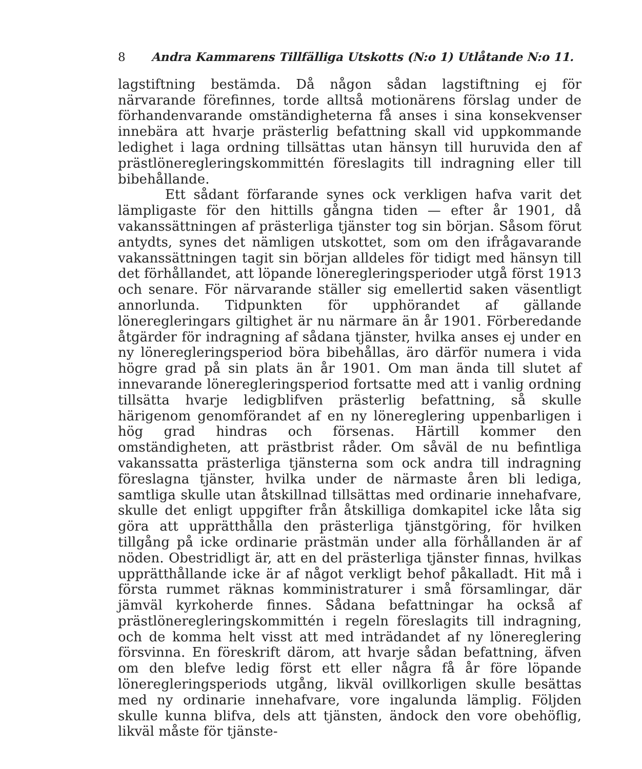8 Andra Kammarens Tillfälliga Utskotts (N:o 1) Utlåtande N:o 11.
lagstiftning bestämda. Då någon sådan lagstiftning ej för närvarande förefinnes, torde alltså motionärens förslag under de förhandenvarande omständigheterna få anses i sina konsekvenser innebära att hvarje prästerlig befattning skall vid uppkommande ledighet i laga ordning tillsättas utan hänsyn till huruvida den af prästlöneregleringskommittén föreslagits till indragning eller till bibehållande.
Ett sådant förfarande synes ock verkligen hafva varit det lämpligaste för den hittills gångna tiden — efter år 1901, då vakanssättningen af prästerliga tjänster tog sin början. Såsom förut antydts, synes det nämligen utskottet, som om den ifrågavarande vakanssättningen tagit sin början alldeles för tidigt med hänsyn till det förhållandet, att löpande löneregleringsperioder utgå först 1913 och senare. För närvarande ställer sig emellertid saken väsentligt annorlunda. Tidpunkten för upphörandet af gällande löneregleringars giltighet är nu närmare än år 1901. Förberedande åtgärder för indragning af sådana tjänster, hvilka anses ej under en ny löneregleringsperiod böra bibehållas, äro därför numera i vida högre grad på sin plats än år 1901. Om man ända till slutet af innevarande löneregleringsperiod fortsatte med att i vanlig ordning tillsätta hvarje ledigblifven prästerlig befattning, så skulle härigenom genomförandet af en ny lönereglering uppenbarligen i hög grad hindras och försenas. Härtill kommer den omständigheten, att prästbrist råder. Om såväl de nu befintliga vakanssatta prästerliga tjänsterna som ock andra till indragning föreslagna tjänster, hvilka under de närmaste åren bli lediga, samtliga skulle utan åtskillnad tillsättas med ordinarie innehafvare, skulle det enligt uppgifter från åtskilliga domkapitel icke låta sig göra att upprätthålla den prästerliga tjänstgöring, för hvilken tillgång på icke ordinarie prästmän under alla förhållanden är af nöden. Obestridligt är, att en del prästerliga tjänster finnas, hvilkas upprätthållande icke är af något verkligt behof påkalladt. Hit må i första rummet räknas komministraturer i små församlingar, där jämväl kyrkoherde finnes. Sådana befattningar ha också af prästlöneregleringskommittén i regeln föreslagits till indragning, och de komma helt visst att med inträdandet af ny lönereglering försvinna. En föreskrift därom, att hvarje sådan befattning, äfven om den blefve ledig först ett eller några få år före löpande löneregleringsperiods utgång, likväl ovillkorligen skulle besättas med ny ordinarie innehafvare, vore ingalunda lämplig. Följden skulle kunna blifva, dels att tjänsten, ändock den vore obehöflig, likväl måste för tjänste-